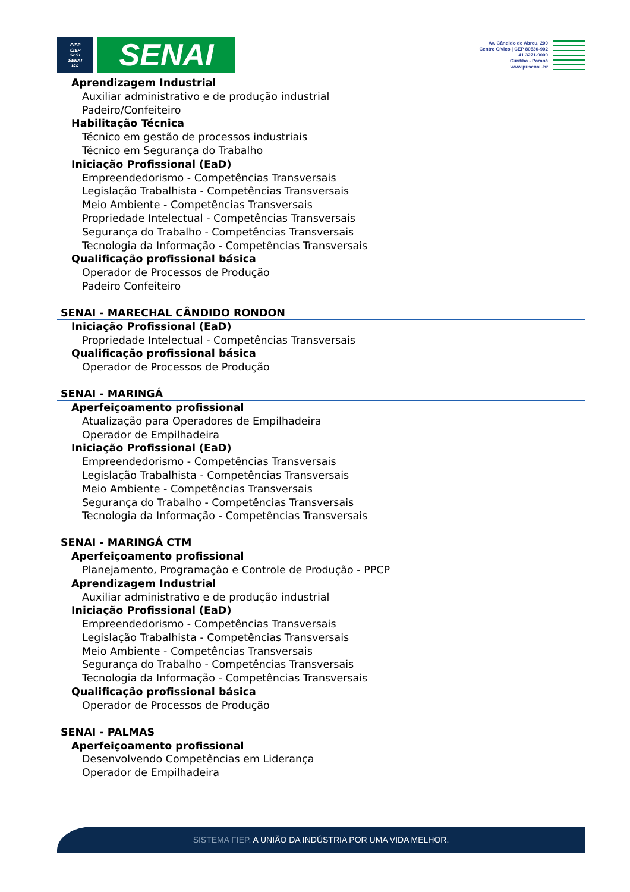FIEP
CIEP
SESI
SENAI
IEL
SENAI
Av. Cândido de Abreu, 200
Centro Cívico | CEP 80530-902
41 3271-9000
Curitiba - Paraná
www.pr.senai..br
Aprendizagem Industrial
Auxiliar administrativo e de produção industrial
Padeiro/Confeiteiro
Habilitação Técnica
Técnico em gestão de processos industriais
Técnico em Segurança do Trabalho
Iniciação Profissional (EaD)
Empreendedorismo - Competências Transversais
Legislação Trabalhista - Competências Transversais
Meio Ambiente - Competências Transversais
Propriedade Intelectual - Competências Transversais
Segurança do Trabalho - Competências Transversais
Tecnologia da Informação - Competências Transversais
Qualificação profissional básica
Operador de Processos de Produção
Padeiro Confeiteiro
SENAI - MARECHAL CÂNDIDO RONDON
Iniciação Profissional (EaD)
Propriedade Intelectual - Competências Transversais
Qualificação profissional básica
Operador de Processos de Produção
SENAI - MARINGÁ
Aperfeiçoamento profissional
Atualização para Operadores de Empilhadeira
Operador de Empilhadeira
Iniciação Profissional (EaD)
Empreendedorismo - Competências Transversais
Legislação Trabalhista - Competências Transversais
Meio Ambiente - Competências Transversais
Segurança do Trabalho - Competências Transversais
Tecnologia da Informação - Competências Transversais
SENAI - MARINGÁ CTM
Aperfeiçoamento profissional
Planejamento, Programação e Controle de Produção - PPCP
Aprendizagem Industrial
Auxiliar administrativo e de produção industrial
Iniciação Profissional (EaD)
Empreendedorismo - Competências Transversais
Legislação Trabalhista - Competências Transversais
Meio Ambiente - Competências Transversais
Segurança do Trabalho - Competências Transversais
Tecnologia da Informação - Competências Transversais
Qualificação profissional básica
Operador de Processos de Produção
SENAI - PALMAS
Aperfeiçoamento profissional
Desenvolvendo Competências em Liderança
Operador de Empilhadeira
SISTEMA FIEP. A UNIÃO DA INDÚSTRIA POR UMA VIDA MELHOR.